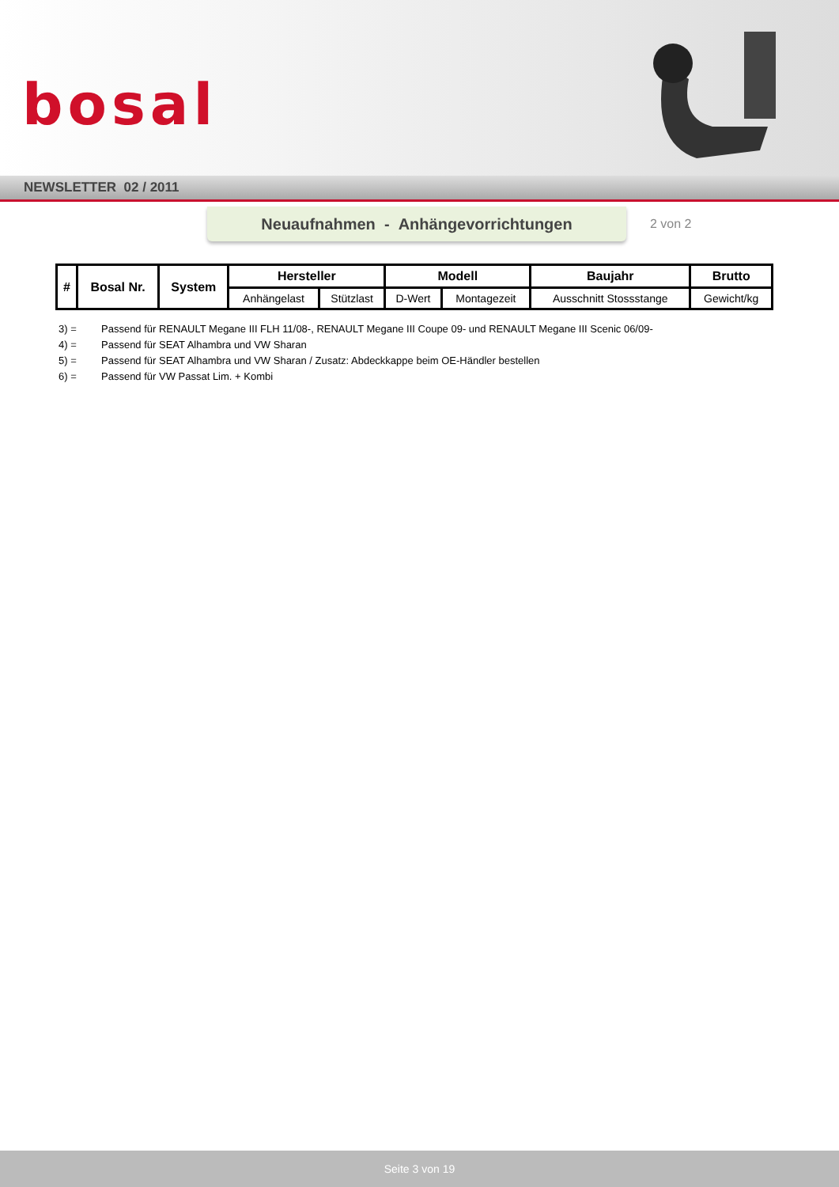bosal
NEWSLETTER 02 / 2011
Neuaufnahmen - Anhängevorrichtungen
2 von 2
| # | Bosal Nr. | System | Hersteller | | Modell | | Baujahr | Brutto |
| --- | --- | --- | --- | --- | --- | --- | --- | --- |
| | | | Anhängelast | Stützlast | D-Wert | Montagezeit | Ausschnitt Stossstange | Gewicht/kg |
3) = Passend für RENAULT Megane III FLH 11/08-, RENAULT Megane III Coupe 09- und RENAULT Megane III Scenic 06/09-
4) = Passend für SEAT Alhambra und VW Sharan
5) = Passend für SEAT Alhambra und VW Sharan / Zusatz: Abdeckkappe beim OE-Händler bestellen
6) = Passend für VW Passat Lim. + Kombi
Seite 3 von 19